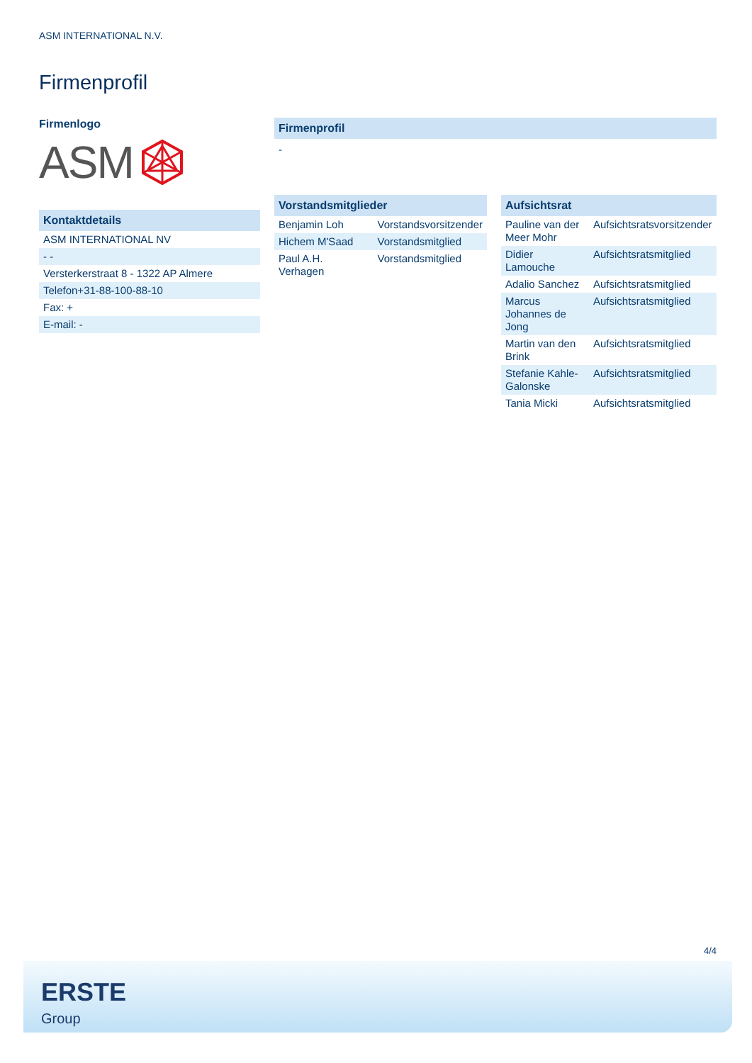ASM INTERNATIONAL N.V.
Firmenprofil
Firmenlogo
ASM
Kontaktdetails
| ASM INTERNATIONAL NV |
| - - |
| Versterkerstraat 8 - 1322 AP Almere |
| Telefon+31-88-100-88-10 |
| Fax: + |
| E-mail: - |
Firmenprofil
-
Vorstandsmitglieder
| Benjamin Loh | Vorstandsvorsitzender |
| Hichem M'Saad | Vorstandsmitglied |
| Paul A.H. Verhagen | Vorstandsmitglied |
Aufsichtsrat
| Pauline van der Meer Mohr | Aufsichtsratsvorsitzender |
| Didier Lamouche | Aufsichtsratsmitglied |
| Adalio Sanchez | Aufsichtsratsmitglied |
| Marcus Johannes de Jong | Aufsichtsratsmitglied |
| Martin van den Brink | Aufsichtsratsmitglied |
| Stefanie Kahle-Galonske | Aufsichtsratsmitglied |
| Tania Micki | Aufsichtsratsmitglied |
4/4
ERSTE
Group